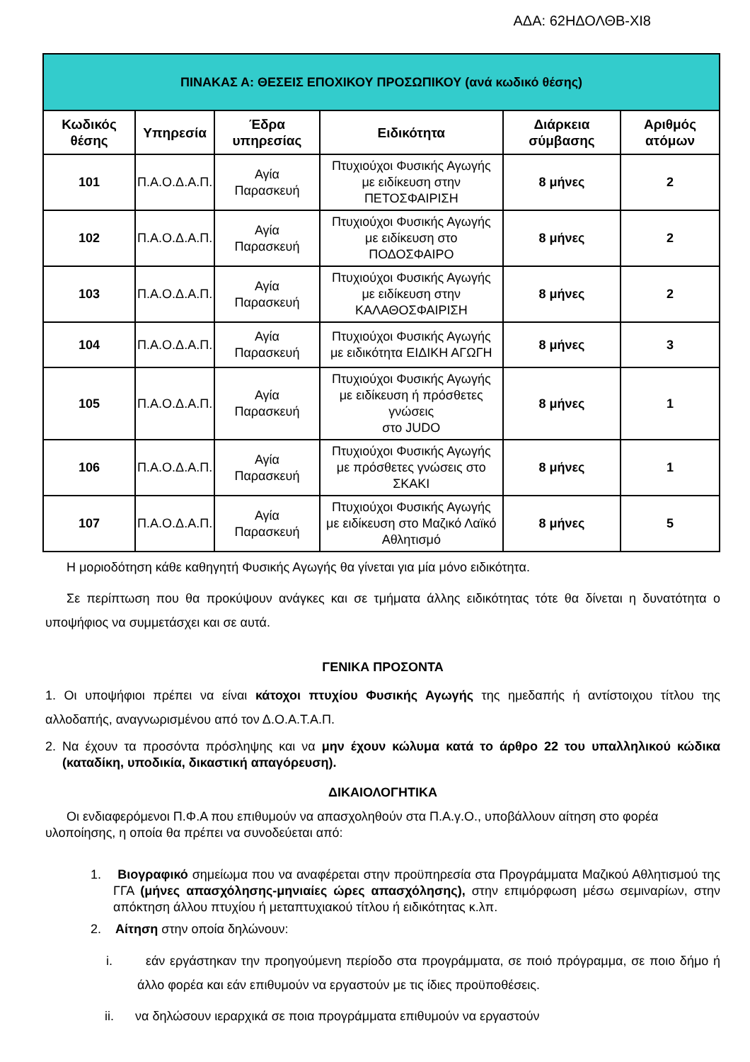ΑΔΑ: 62ΗΔΟΛΘΒ-ΧΙ8
| ΠΙΝΑΚΑΣ Α: ΘΕΣΕΙΣ ΕΠΟΧΙΚΟΥ ΠΡΟΣΩΠΙΚΟΥ (ανά κωδικό θέσης) | | | | | |
| Κωδικός θέσης | Υπηρεσία | Έδρα υπηρεσίας | Ειδικότητα | Διάρκεια σύμβασης | Αριθμός ατόμων |
| 101 | Π.Α.Ο.Δ.Α.Π. | Αγία Παρασκευή | Πτυχιούχοι Φυσικής Αγωγής με ειδίκευση στην ΠΕΤΟΣΦΑΙΡΙΣΗ | 8 μήνες | 2 |
| 102 | Π.Α.Ο.Δ.Α.Π. | Αγία Παρασκευή | Πτυχιούχοι Φυσικής Αγωγής με ειδίκευση στο ΠΟΔΟΣΦΑΙΡΟ | 8 μήνες | 2 |
| 103 | Π.Α.Ο.Δ.Α.Π. | Αγία Παρασκευή | Πτυχιούχοι Φυσικής Αγωγής με ειδίκευση στην ΚΑΛΑΘΟΣΦΑΙΡΙΣΗ | 8 μήνες | 2 |
| 104 | Π.Α.Ο.Δ.Α.Π. | Αγία Παρασκευή | Πτυχιούχοι Φυσικής Αγωγής με ειδικότητα ΕΙΔΙΚΗ ΑΓΩΓΗ | 8 μήνες | 3 |
| 105 | Π.Α.Ο.Δ.Α.Π. | Αγία Παρασκευή | Πτυχιούχοι Φυσικής Αγωγής με ειδίκευση ή πρόσθετες γνώσεις στο JUDO | 8 μήνες | 1 |
| 106 | Π.Α.Ο.Δ.Α.Π. | Αγία Παρασκευή | Πτυχιούχοι Φυσικής Αγωγής με πρόσθετες γνώσεις στο ΣΚΑΚΙ | 8 μήνες | 1 |
| 107 | Π.Α.Ο.Δ.Α.Π. | Αγία Παρασκευή | Πτυχιούχοι Φυσικής Αγωγής με ειδίκευση στο Μαζικό Λαϊκό Αθλητισμό | 8 μήνες | 5 |
Η μοριοδότηση κάθε καθηγητή Φυσικής Αγωγής θα γίνεται για μία μόνο ειδικότητα.
Σε περίπτωση που θα προκύψουν ανάγκες και σε τμήματα άλλης ειδικότητας τότε θα δίνεται η δυνατότητα ο υποψήφιος να συμμετάσχει και σε αυτά.
ΓΕΝΙΚΑ ΠΡΟΣΟΝΤΑ
1. Οι υποψήφιοι πρέπει να είναι κάτοχοι πτυχίου Φυσικής Αγωγής της ημεδαπής ή αντίστοιχου τίτλου της αλλοδαπής, αναγνωρισμένου από τον Δ.Ο.Α.Τ.Α.Π.
2. Να έχουν τα προσόντα πρόσληψης και να μην έχουν κώλυμα κατά το άρθρο 22 του υπαλληλικού κώδικα (καταδίκη, υποδικία, δικαστική απαγόρευση).
ΔΙΚΑΙΟΛΟΓΗΤΙΚΑ
Οι ενδιαφερόμενοι Π.Φ.Α που επιθυμούν να απασχοληθούν στα Π.Α.γ.Ο., υποβάλλουν αίτηση στο φορέα υλοποίησης, η οποία θα πρέπει να συνοδεύεται από:
1. Βιογραφικό σημείωμα που να αναφέρεται στην προϋπηρεσία στα Προγράμματα Μαζικού Αθλητισμού της ΓΓΑ (μήνες απασχόλησης-μηνιαίες ώρες απασχόλησης), στην επιμόρφωση μέσω σεμιναρίων, στην απόκτηση άλλου πτυχίου ή μεταπτυχιακού τίτλου ή ειδικότητας κ.λπ.
2. Αίτηση στην οποία δηλώνουν:
i. εάν εργάστηκαν την προηγούμενη περίοδο στα προγράμματα, σε ποιό πρόγραμμα, σε ποιο δήμο ή άλλο φορέα και εάν επιθυμούν να εργαστούν με τις ίδιες προϋποθέσεις.
ii. να δηλώσουν ιεραρχικά σε ποια προγράμματα επιθυμούν να εργαστούν